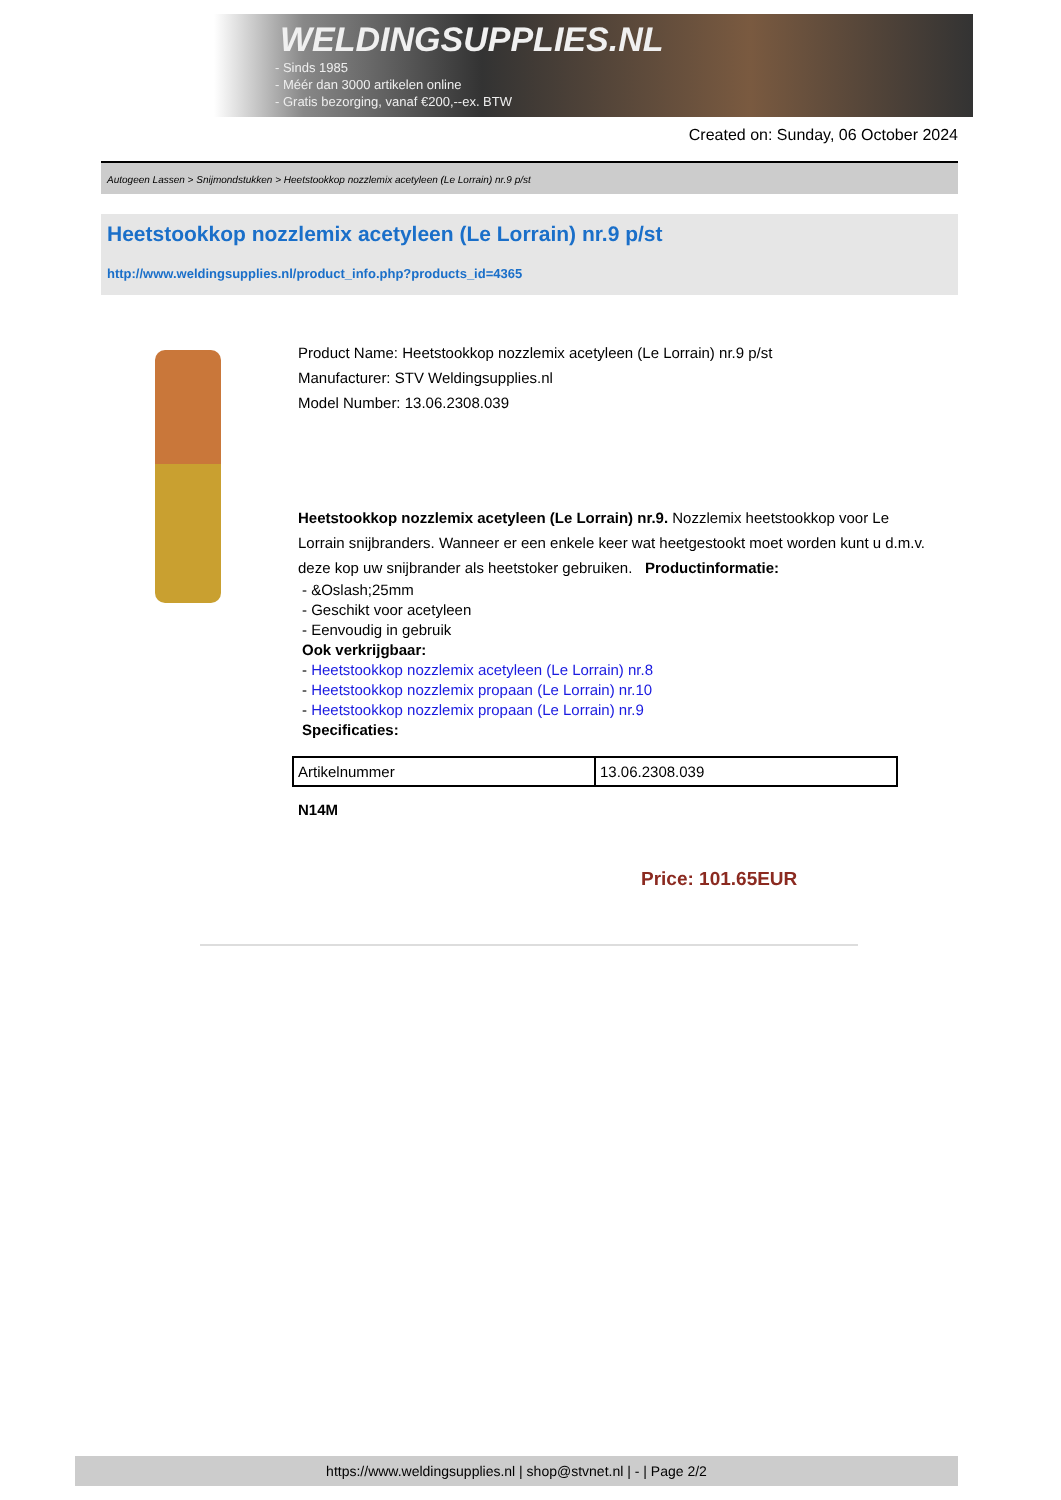WELDINGSUPPLIES.NL
- Sinds 1985
- Méér dan 3000 artikelen online
- Gratis bezorging, vanaf €200,--ex. BTW
Created on: Sunday, 06 October 2024
Autogeen Lassen > Snijmondstukken > Heetstookkop nozzlemix acetyleen (Le Lorrain) nr.9 p/st
Heetstookkop nozzlemix acetyleen (Le Lorrain) nr.9 p/st
http://www.weldingsupplies.nl/product_info.php?products_id=4365
Product Name: Heetstookkop nozzlemix acetyleen (Le Lorrain) nr.9 p/st
Manufacturer: STV Weldingsupplies.nl
Model Number: 13.06.2308.039
Heetstookkop nozzlemix acetyleen (Le Lorrain) nr.9. Nozzlemix heetstookkop voor Le Lorrain snijbranders. Wanneer er een enkele keer wat heetgestookt moet worden kunt u d.m.v. deze kop uw snijbrander als heetstoker gebruiken. Productinformatie:
- &Oslash;25mm
- Geschikt voor acetyleen
- Eenvoudig in gebruik
Ook verkrijgbaar:
- Heetstookkop nozzlemix acetyleen (Le Lorrain) nr.8
- Heetstookkop nozzlemix propaan (Le Lorrain) nr.10
- Heetstookkop nozzlemix propaan (Le Lorrain) nr.9
Specificaties:
| Artikelnummer | 13.06.2308.039 |
N14M
Price: 101.65EUR
https://www.weldingsupplies.nl | shop@stvnet.nl | - | Page 2/2